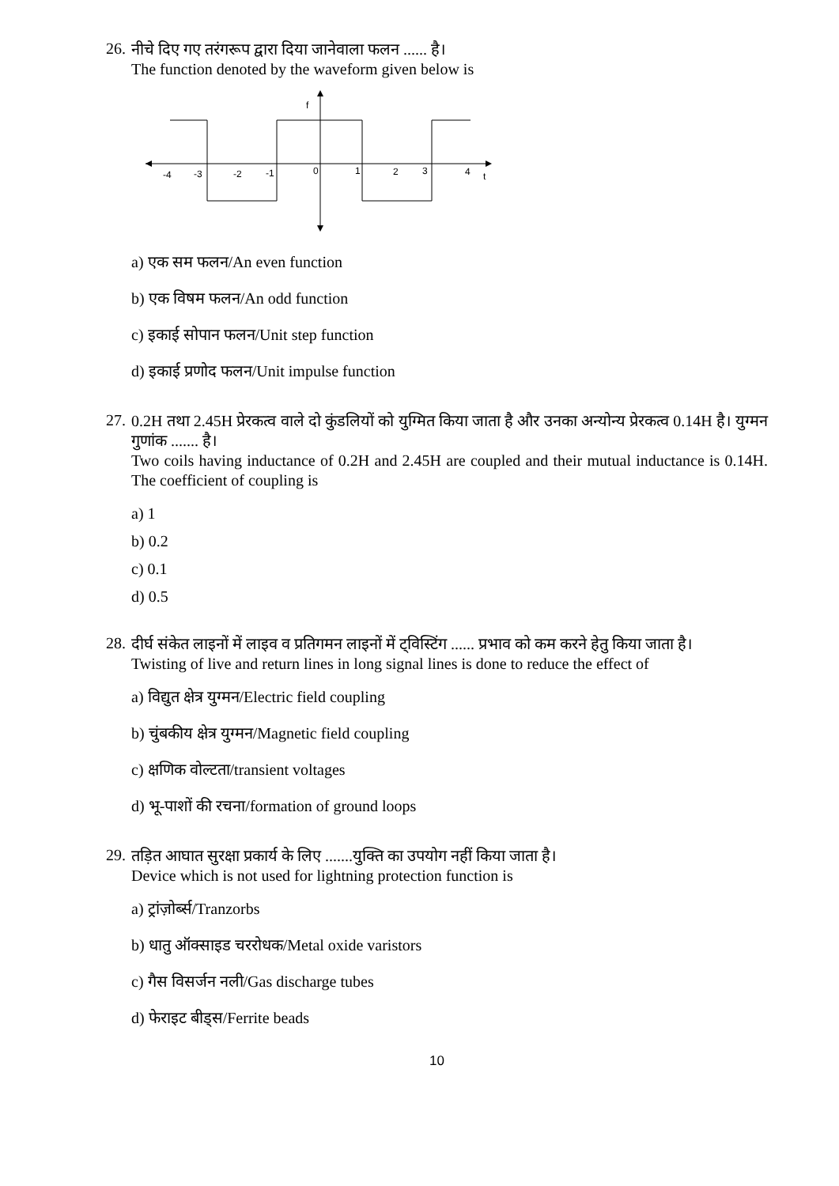26.
नीचे दिए गए तरंगरूप द्वारा दिया जानेवाला फलन ...... है।
The function denoted by the waveform given below is
f
t
-4
-3
-2
-1
0
1
2
3
4
a) एक सम फलन/An even function
b) एक विषम फलन/An odd function
c) इकाई सोपान फलन/Unit step function
d) इकाई प्रणोद फलन/Unit impulse function
27.
0.2H तथा 2.45H प्रेरकत्व वाले दो कुंडलियों को युग्मित किया जाता है और उनका अन्योन्य प्रेरकत्व 0.14H है। युग्मन गुणांक ....... है।
Two coils having inductance of 0.2H and 2.45H are coupled and their mutual inductance is 0.14H. The coefficient of coupling is
a) 1
b) 0.2
c) 0.1
d) 0.5
28.
दीर्घ संकेत लाइनों में लाइव व प्रतिगमन लाइनों में ट्विस्टिंग ...... प्रभाव को कम करने हेतु किया जाता है।
Twisting of live and return lines in long signal lines is done to reduce the effect of
a) विद्युत क्षेत्र युग्मन/Electric field coupling
b) चुंबकीय क्षेत्र युग्मन/Magnetic field coupling
c) क्षणिक वोल्टता/transient voltages
d) भू-पाशों की रचना/formation of ground loops
29.
तड़ित आघात सुरक्षा प्रकार्य के लिए .......युक्ति का उपयोग नहीं किया जाता है।
Device which is not used for lightning protection function is
a) ट्रांज़ोर्ब्स/Tranzorbs
b) धातु ऑक्साइड चररोधक/Metal oxide varistors
c) गैस विसर्जन नली/Gas discharge tubes
d) फेराइट बीड्स/Ferrite beads
10